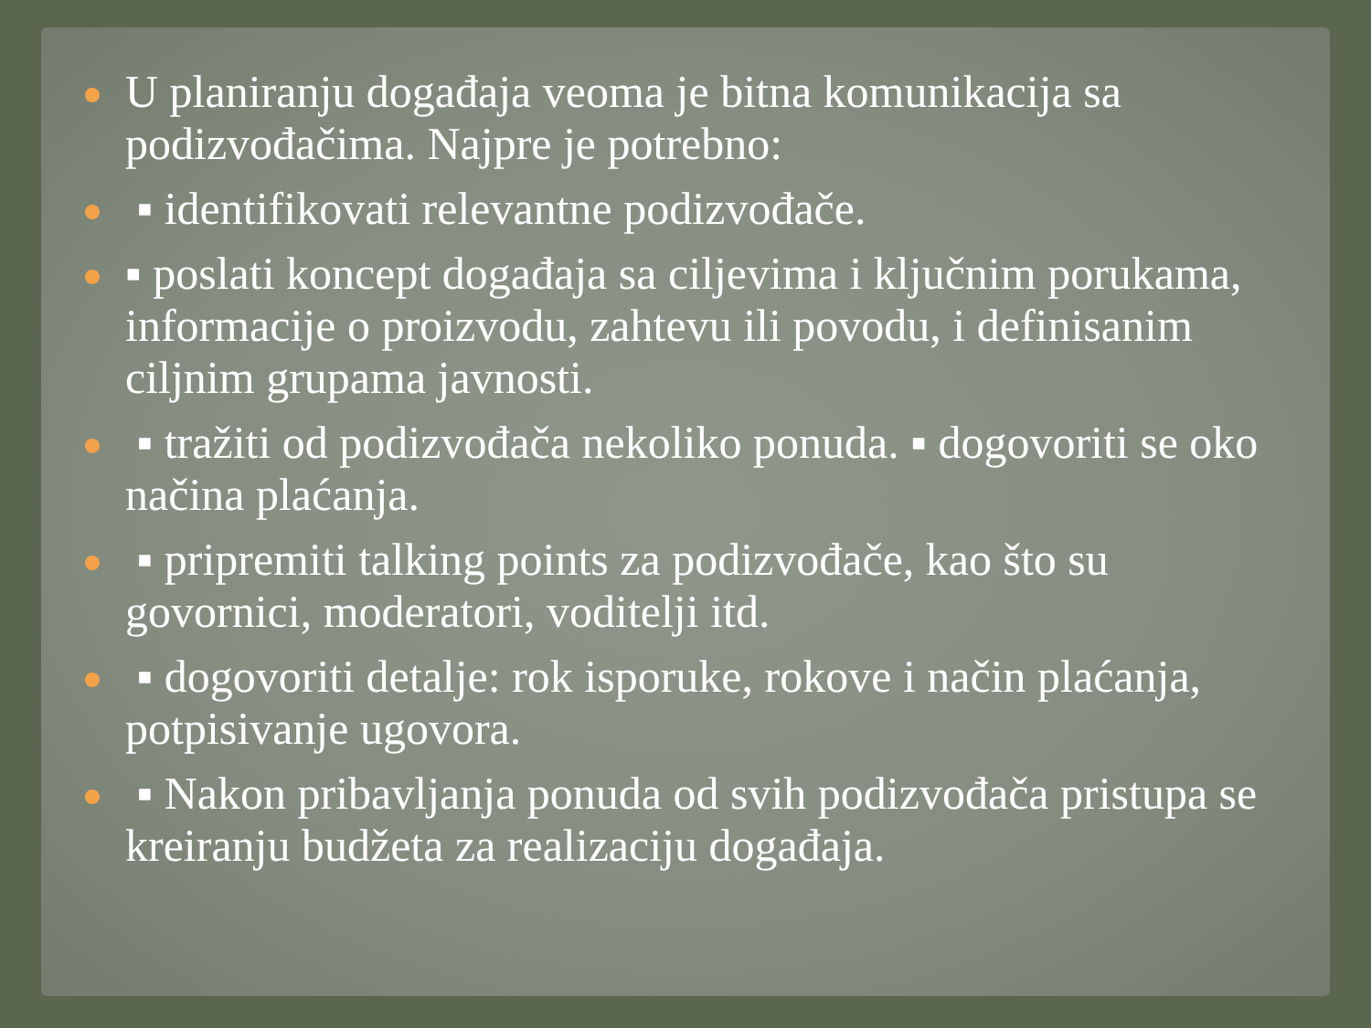U planiranju događaja veoma je bitna komunikacija sa podizvođačima. Najpre je potrebno:
▪ identifikovati relevantne podizvođače.
▪ poslati koncept događaja sa ciljevima i ključnim porukama, informacije o proizvodu, zahtevu ili povodu, i definisanim ciljnim grupama javnosti.
▪ tražiti od podizvođača nekoliko ponuda. ▪ dogovoriti se oko načina plaćanja.
▪ pripremiti talking points za podizvođače, kao što su govornici, moderatori, voditelji itd.
▪ dogovoriti detalje: rok isporuke, rokove i način plaćanja, potpisivanje ugovora.
▪ Nakon pribavljanja ponuda od svih podizvođača pristupa se kreiranju budžeta za realizaciju događaja.